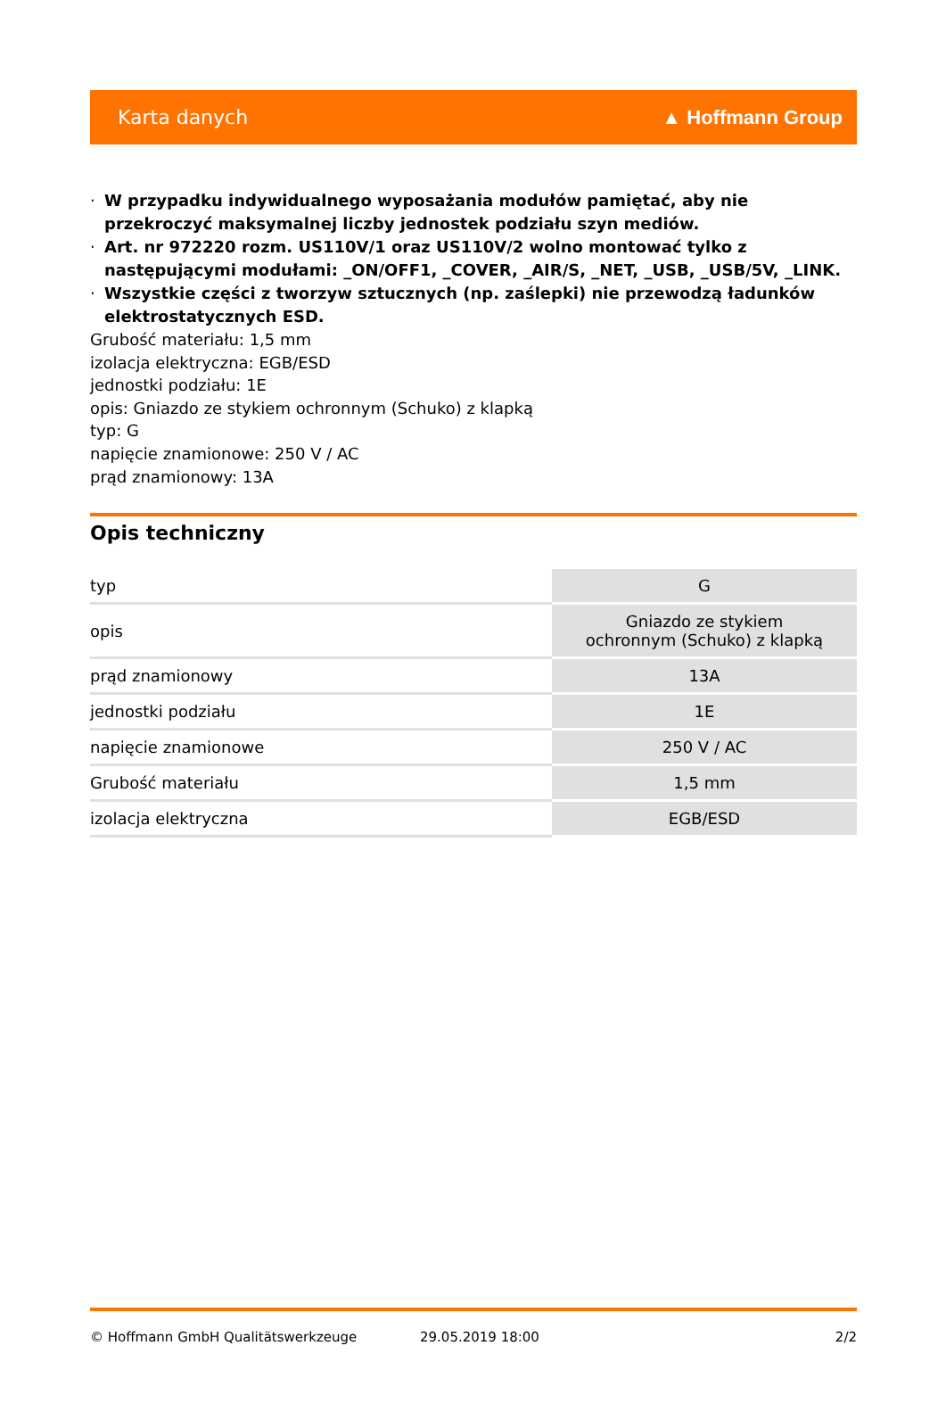Karta danych ▲ Hoffmann Group
· W przypadku indywidualnego wyposażania modułów pamiętać, aby nie przekroczyć maksymalnej liczby jednostek podziału szyn mediów.
· Art. nr 972220 rozm. US110V/1 oraz US110V/2 wolno montować tylko z następującymi modułami: _ON/OFF1, _COVER, _AIR/S, _NET, _USB, _USB/5V, _LINK.
· Wszystkie części z tworzyw sztucznych (np. zaślepki) nie przewodzą ładunków elektrostatycznych ESD.
Grubość materiału: 1,5 mm
izolacja elektryczna: EGB/ESD
jednostki podziału: 1E
opis: Gniazdo ze stykiem ochronnym (Schuko) z klapką
typ: G
napięcie znamionowe: 250 V / AC
prąd znamionowy: 13A
Opis techniczny
| typ | G |
| opis | Gniazdo ze stykiem ochronnym (Schuko) z klapką |
| prąd znamionowy | 13A |
| jednostki podziału | 1E |
| napięcie znamionowe | 250 V / AC |
| Grubość materiału | 1,5 mm |
| izolacja elektryczna | EGB/ESD |
© Hoffmann GmbH Qualitätswerkzeuge 29.05.2019 18:00 2/2